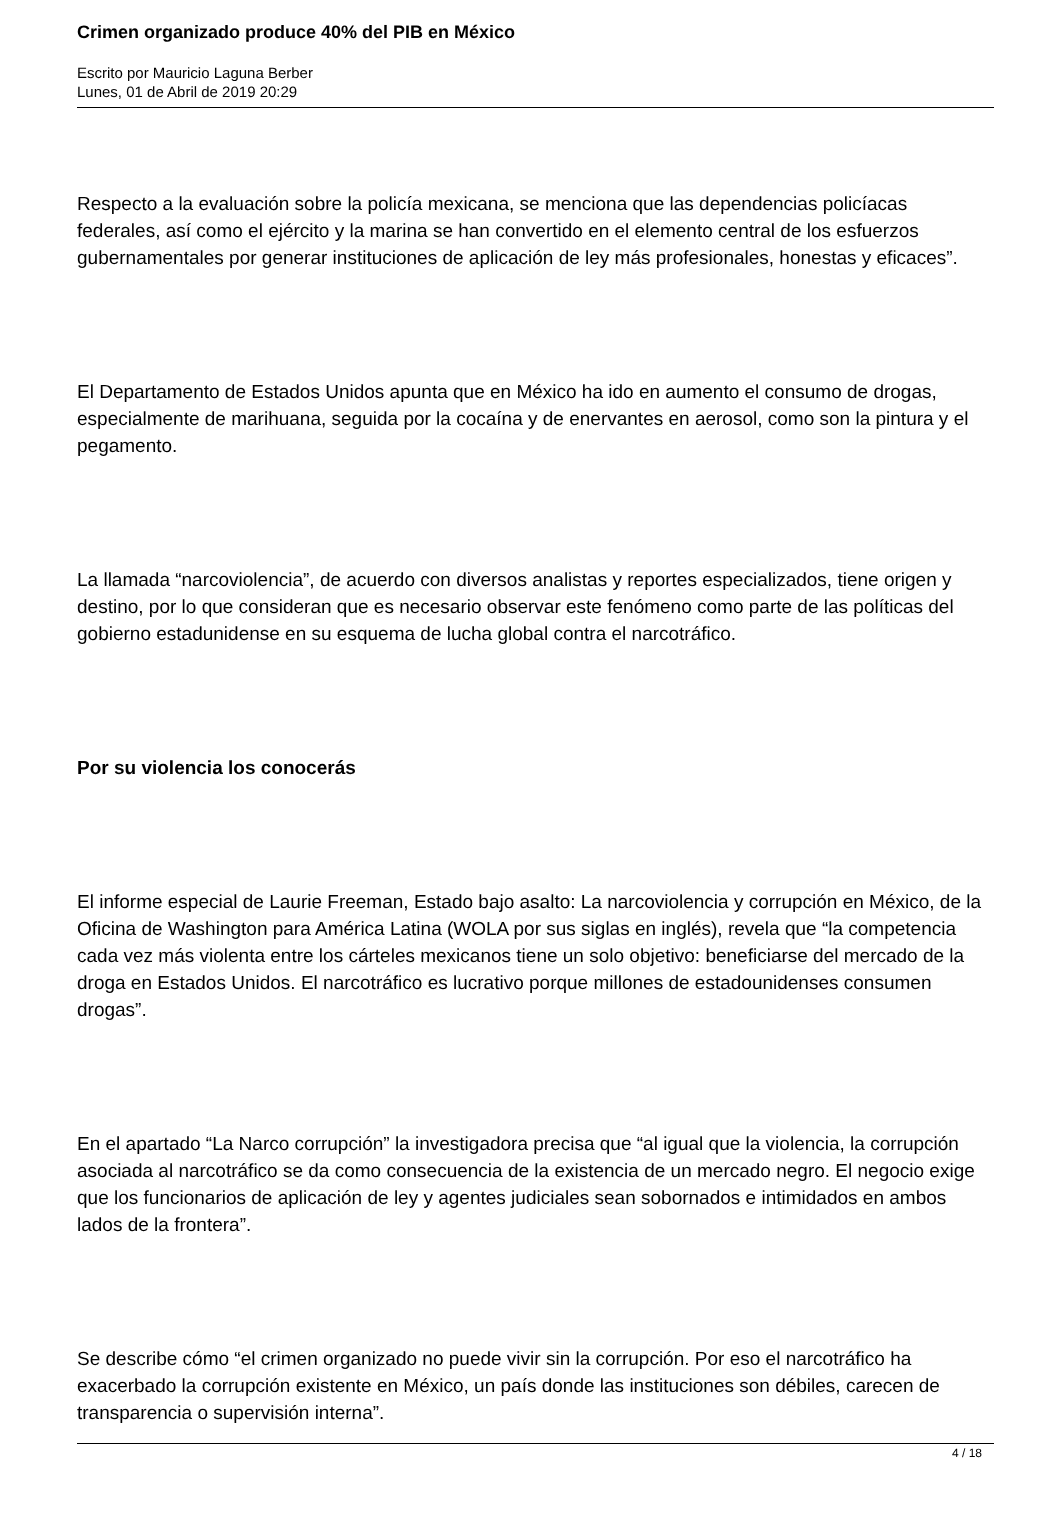Crimen organizado produce 40% del PIB en México
Escrito por Mauricio Laguna Berber
Lunes, 01 de Abril de 2019 20:29
Respecto a la evaluación sobre la policía mexicana, se menciona que las dependencias policíacas federales, así como el ejército y la marina se han convertido en el elemento central de los esfuerzos gubernamentales por generar instituciones de aplicación de ley más profesionales, honestas y eficaces”.
El Departamento de Estados Unidos apunta que en México ha ido en aumento el consumo de drogas, especialmente de marihuana, seguida por la cocaína y de enervantes en aerosol, como son la pintura y el pegamento.
La llamada “narcoviolencia”, de acuerdo con diversos analistas y reportes especializados, tiene origen y destino, por lo que consideran que es necesario observar este fenómeno como parte de las políticas del gobierno estadunidense en su esquema de lucha global contra el narcotráfico.
Por su violencia los conocerás
El informe especial de Laurie Freeman, Estado bajo asalto: La narcoviolencia y corrupción en México, de la Oficina de Washington para América Latina (WOLA por sus siglas en inglés), revela que “la competencia cada vez más violenta entre los cárteles mexicanos tiene un solo objetivo: beneficiarse del mercado de la droga en Estados Unidos. El narcotráfico es lucrativo porque millones de estadounidenses consumen drogas”.
En el apartado “La Narco corrupción” la investigadora precisa que “al igual que la violencia, la corrupción asociada al narcotráfico se da como consecuencia de la existencia de un mercado negro. El negocio exige que los funcionarios de aplicación de ley y agentes judiciales sean sobornados e intimidados en ambos lados de la frontera”.
Se describe cómo “el crimen organizado no puede vivir sin la corrupción. Por eso el narcotráfico ha exacerbado la corrupción existente en México, un país donde las instituciones son débiles, carecen de transparencia o supervisión interna”.
4 / 18